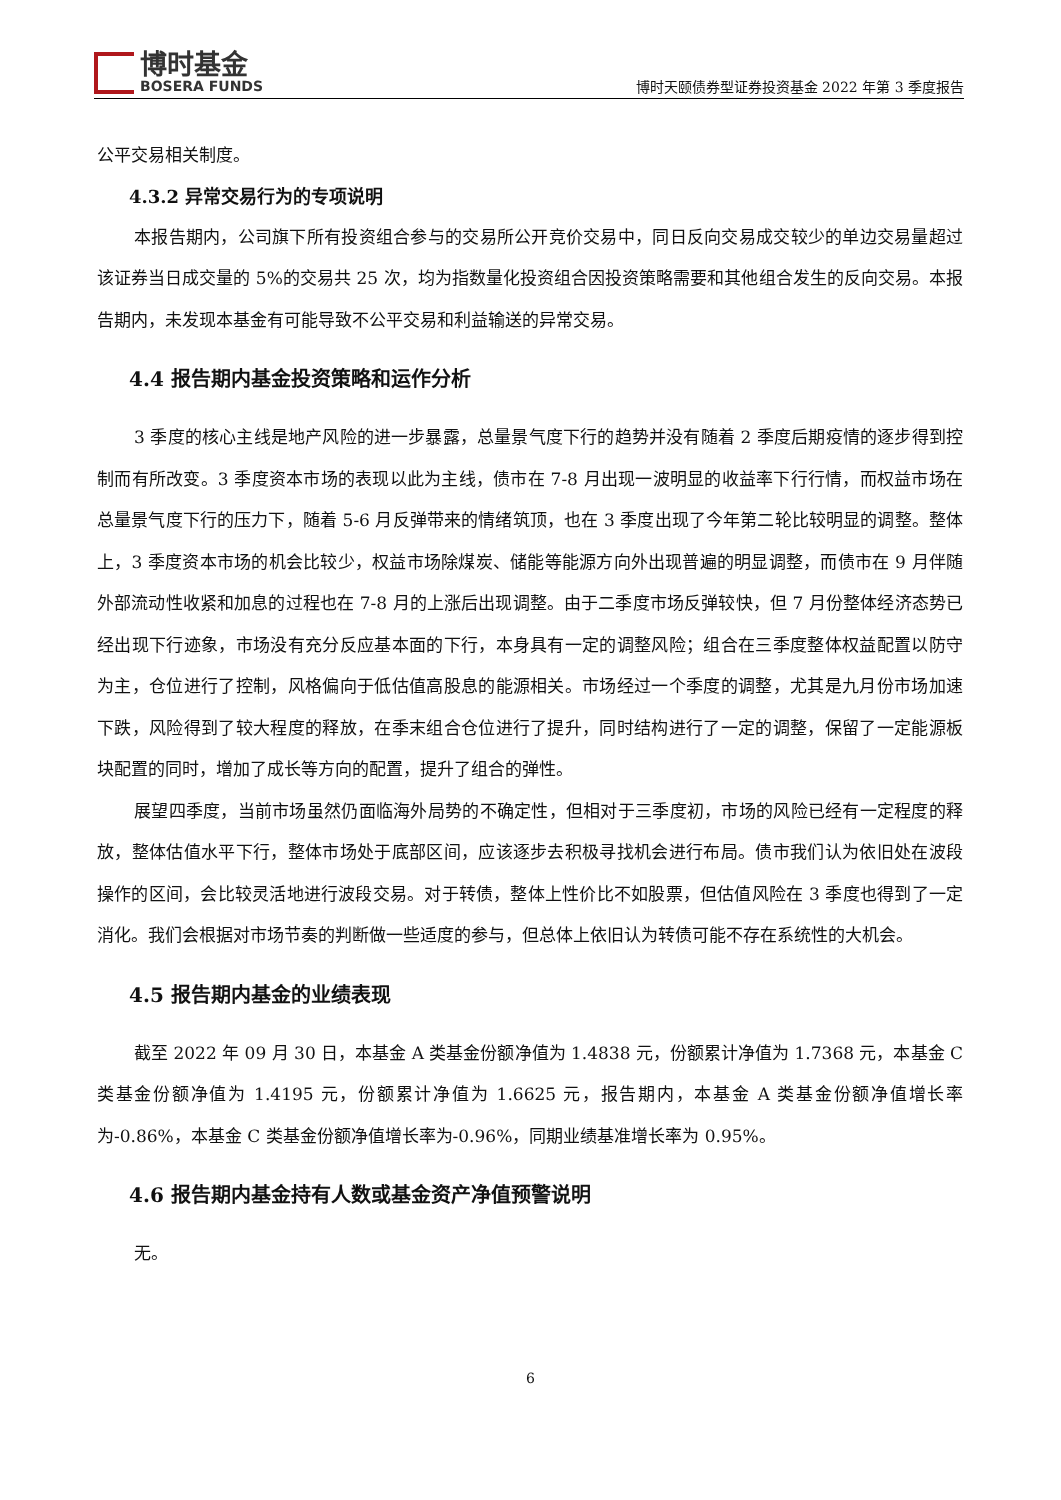博时基金
BOSERA FUNDS
博时天颐债券型证券投资基金 2022 年第 3 季度报告
公平交易相关制度。
4.3.2 异常交易行为的专项说明
本报告期内，公司旗下所有投资组合参与的交易所公开竞价交易中，同日反向交易成交较少的单边交易量超过该证券当日成交量的 5%的交易共 25 次，均为指数量化投资组合因投资策略需要和其他组合发生的反向交易。本报告期内，未发现本基金有可能导致不公平交易和利益输送的异常交易。
4.4 报告期内基金投资策略和运作分析
3 季度的核心主线是地产风险的进一步暴露，总量景气度下行的趋势并没有随着 2 季度后期疫情的逐步得到控制而有所改变。3 季度资本市场的表现以此为主线，债市在 7-8 月出现一波明显的收益率下行行情，而权益市场在总量景气度下行的压力下，随着 5-6 月反弹带来的情绪筑顶，也在 3 季度出现了今年第二轮比较明显的调整。整体上，3 季度资本市场的机会比较少，权益市场除煤炭、储能等能源方向外出现普遍的明显调整，而债市在 9 月伴随外部流动性收紧和加息的过程也在 7-8 月的上涨后出现调整。由于二季度市场反弹较快，但 7 月份整体经济态势已经出现下行迹象，市场没有充分反应基本面的下行，本身具有一定的调整风险；组合在三季度整体权益配置以防守为主，仓位进行了控制，风格偏向于低估值高股息的能源相关。市场经过一个季度的调整，尤其是九月份市场加速下跌，风险得到了较大程度的释放，在季末组合仓位进行了提升，同时结构进行了一定的调整，保留了一定能源板块配置的同时，增加了成长等方向的配置，提升了组合的弹性。
展望四季度，当前市场虽然仍面临海外局势的不确定性，但相对于三季度初，市场的风险已经有一定程度的释放，整体估值水平下行，整体市场处于底部区间，应该逐步去积极寻找机会进行布局。债市我们认为依旧处在波段操作的区间，会比较灵活地进行波段交易。对于转债，整体上性价比不如股票，但估值风险在 3 季度也得到了一定消化。我们会根据对市场节奏的判断做一些适度的参与，但总体上依旧认为转债可能不存在系统性的大机会。
4.5 报告期内基金的业绩表现
截至 2022 年 09 月 30 日，本基金 A 类基金份额净值为 1.4838 元，份额累计净值为 1.7368 元，本基金 C 类基金份额净值为 1.4195 元，份额累计净值为 1.6625 元，报告期内，本基金 A 类基金份额净值增长率为-0.86%，本基金 C 类基金份额净值增长率为-0.96%，同期业绩基准增长率为 0.95%。
4.6 报告期内基金持有人数或基金资产净值预警说明
无。
6